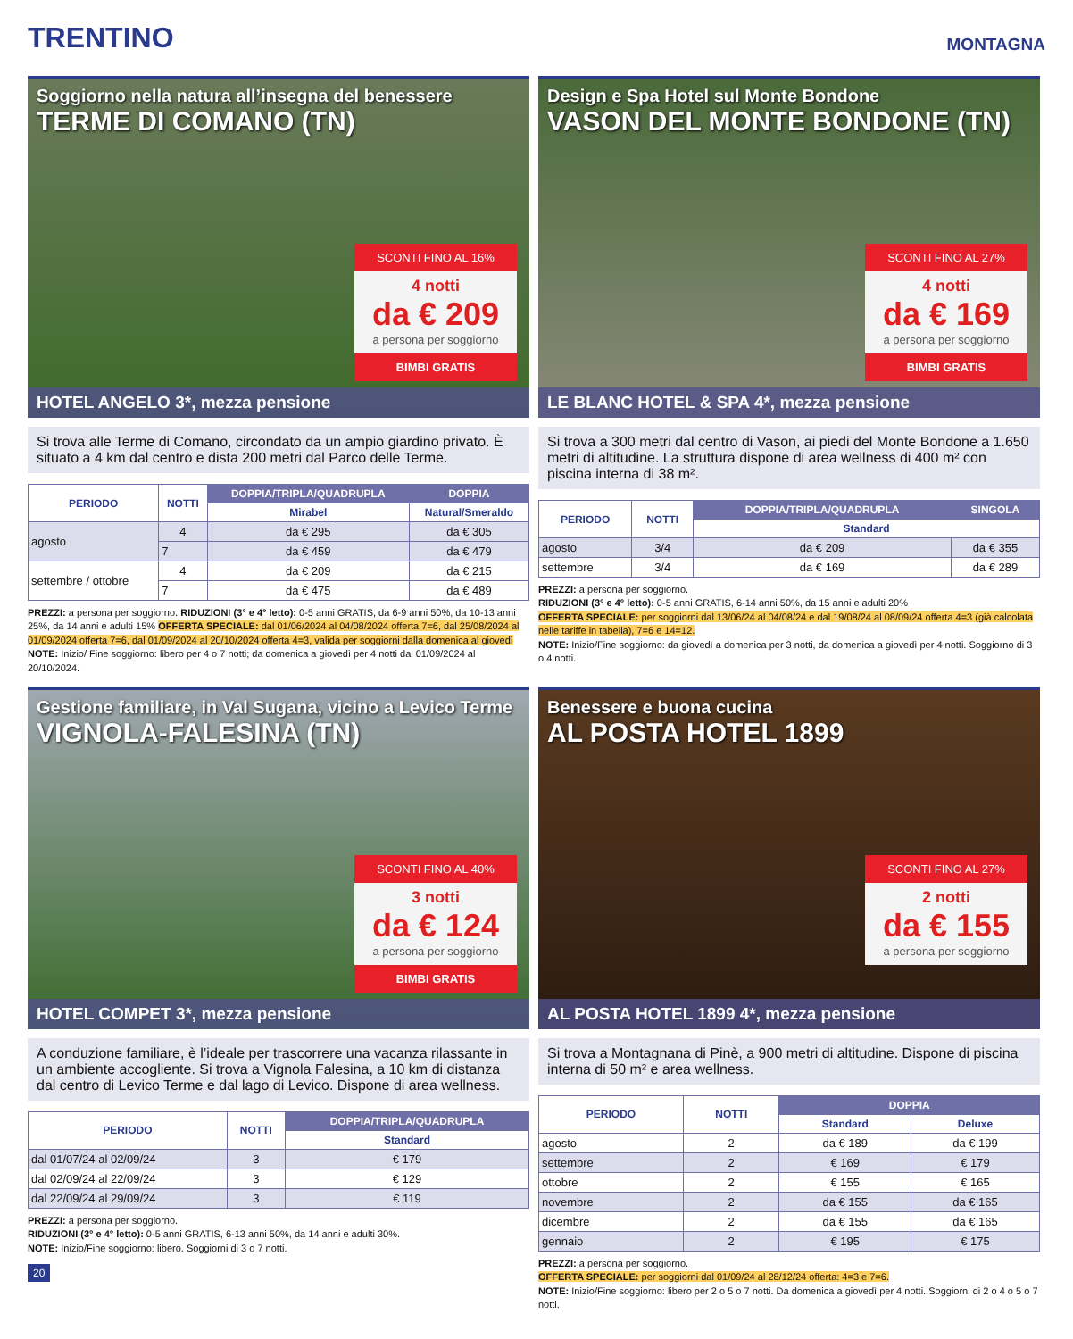TRENTINO
MONTAGNA
Soggiorno nella natura all’insegna del benessere
TERME DI COMANO (TN)
SCONTI FINO AL 16%
4 notti
da € 209
a persona per soggiorno
BIMBI GRATIS
HOTEL ANGELO 3*, mezza pensione
Si trova alle Terme di Comano, circondato da un ampio giardino privato. È situato a 4 km dal centro e dista 200 metri dal Parco delle Terme.
| PERIODO | NOTTI | DOPPIA/TRIPLA/QUADRUPLA | DOPPIA |
| --- | --- | --- | --- |
| | | Mirabel | Natural/Smeraldo |
| agosto | 4 | da € 295 | da € 305 |
| | 7 | da € 459 | da € 479 |
| settembre / ottobre | 4 | da € 209 | da € 215 |
| | 7 | da € 475 | da € 489 |
PREZZI: a persona per soggiorno. RIDUZIONI (3° e 4° letto): 0-5 anni GRATIS, da 6-9 anni 50%, da 10-13 anni 25%, da 14 anni e adulti 15% OFFERTA SPECIALE: dal 01/06/2024 al 04/08/2024 offerta 7=6, dal 25/08/2024 al 01/09/2024 offerta 7=6, dal 01/09/2024 al 20/10/2024 offerta 4=3, valida per soggiorni dalla domenica al giovedì NOTE: Inizio/ Fine soggiorno: libero per 4 o 7 notti; da domenica a giovedì per 4 notti dal 01/09/2024 al 20/10/2024.
Design e Spa Hotel sul Monte Bondone
VASON DEL MONTE BONDONE (TN)
SCONTI FINO AL 27%
4 notti
da € 169
a persona per soggiorno
BIMBI GRATIS
LE BLANC HOTEL & SPA 4*, mezza pensione
Si trova a 300 metri dal centro di Vason, ai piedi del Monte Bondone a 1.650 metri di altitudine. La struttura dispone di area wellness di 400 m² con piscina interna di 38 m².
| PERIODO | NOTTI | DOPPIA/TRIPLA/QUADRUPLA | SINGOLA |
| --- | --- | --- | --- |
| | | Standard | |
| agosto | 3/4 | da € 209 | da € 355 |
| settembre | 3/4 | da € 169 | da € 289 |
PREZZI: a persona per soggiorno.
RIDUZIONI (3° e 4° letto): 0-5 anni GRATIS, 6-14 anni 50%, da 15 anni e adulti 20%
OFFERTA SPECIALE: per soggiorni dal 13/06/24 al 04/08/24 e dal 19/08/24 al 08/09/24 offerta 4=3 (già calcolata nelle tariffe in tabella), 7=6 e 14=12.
NOTE: Inizio/Fine soggiorno: da giovedì a domenica per 3 notti, da domenica a giovedì per 4 notti. Soggiorno di 3 o 4 notti.
Gestione familiare, in Val Sugana, vicino a Levico Terme
VIGNOLA-FALESINA (TN)
SCONTI FINO AL 40%
3 notti
da € 124
a persona per soggiorno
BIMBI GRATIS
HOTEL COMPET 3*, mezza pensione
A conduzione familiare, è l’ideale per trascorrere una vacanza rilassante in un ambiente accogliente. Si trova a Vignola Falesina, a 10 km di distanza dal centro di Levico Terme e dal lago di Levico. Dispone di area wellness.
| PERIODO | NOTTI | DOPPIA/TRIPLA/QUADRUPLA |
| --- | --- | --- |
| | | Standard |
| dal 01/07/24 al 02/09/24 | 3 | € 179 |
| dal 02/09/24 al 22/09/24 | 3 | € 129 |
| dal 22/09/24 al 29/09/24 | 3 | € 119 |
PREZZI: a persona per soggiorno.
RIDUZIONI (3° e 4° letto): 0-5 anni GRATIS, 6-13 anni 50%, da 14 anni e adulti 30%.
NOTE: Inizio/Fine soggiorno: libero. Soggiorni di 3 o 7 notti.
20
Benessere e buona cucina
AL POSTA HOTEL 1899
SCONTI FINO AL 27%
2 notti
da € 155
a persona per soggiorno
AL POSTA HOTEL 1899 4*, mezza pensione
Si trova a Montagnana di Pinè, a 900 metri di altitudine. Dispone di piscina interna di 50 m² e area wellness.
| PERIODO | NOTTI | DOPPIA | |
| --- | --- | --- | --- |
| | | Standard | Deluxe |
| agosto | 2 | da € 189 | da € 199 |
| settembre | 2 | € 169 | € 179 |
| ottobre | 2 | € 155 | € 165 |
| novembre | 2 | da € 155 | da € 165 |
| dicembre | 2 | da € 155 | da € 165 |
| gennaio | 2 | € 195 | € 175 |
PREZZI: a persona per soggiorno.
OFFERTA SPECIALE: per soggiorni dal 01/09/24 al 28/12/24 offerta: 4=3 e 7=6.
NOTE: Inizio/Fine soggiorno: libero per 2 o 5 o 7 notti. Da domenica a giovedì per 4 notti. Soggiorni di 2 o 4 o 5 o 7 notti.